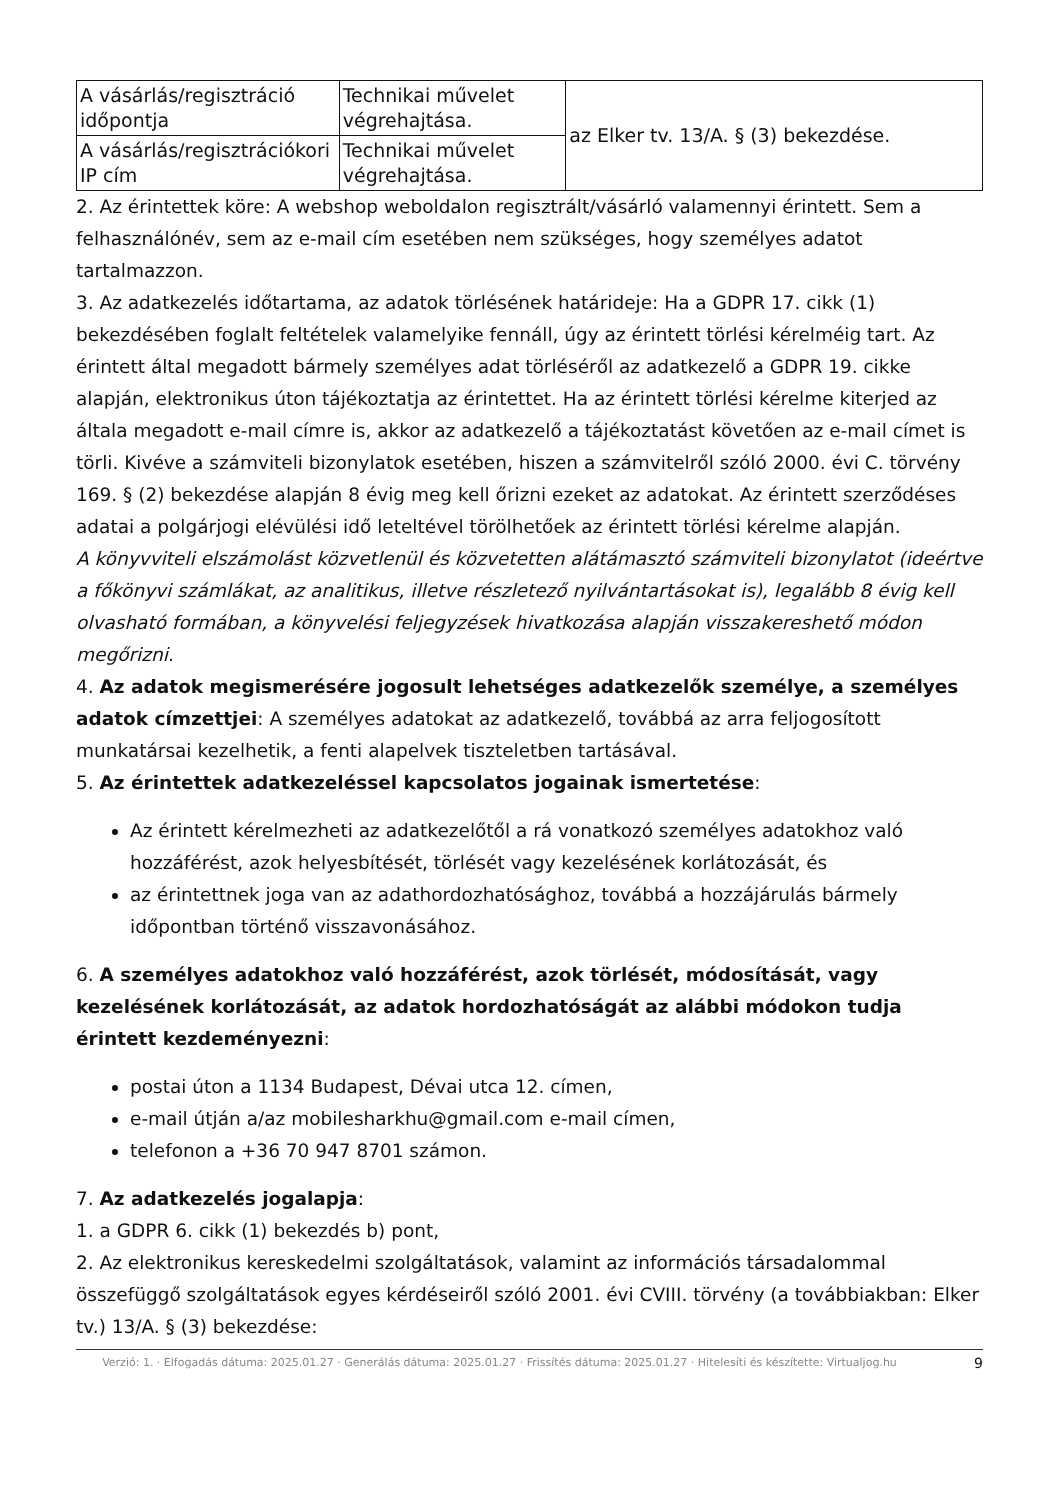| A vásárlás/regisztráció időpontja | Technikai művelet végrehajtása. | az Elker tv. 13/A. § (3) bekezdése. |
| A vásárlás/regisztrációkori IP cím | Technikai művelet végrehajtása. | |
2. Az érintettek köre: A webshop weboldalon regisztrált/vásárló valamennyi érintett. Sem a felhasználónév, sem az e-mail cím esetében nem szükséges, hogy személyes adatot tartalmazzon.
3. Az adatkezelés időtartama, az adatok törlésének határideje: Ha a GDPR 17. cikk (1) bekezdésében foglalt feltételek valamelyike fennáll, úgy az érintett törlési kérelméig tart. Az érintett által megadott bármely személyes adat törléséről az adatkezelő a GDPR 19. cikke alapján, elektronikus úton tájékoztatja az érintettet. Ha az érintett törlési kérelme kiterjed az általa megadott e-mail címre is, akkor az adatkezelő a tájékoztatást követően az e-mail címet is törli. Kivéve a számviteli bizonylatok esetében, hiszen a számvitelről szóló 2000. évi C. törvény 169. § (2) bekezdése alapján 8 évig meg kell őrizni ezeket az adatokat. Az érintett szerződéses adatai a polgárjogi elévülési idő leteltével törölhetőek az érintett törlési kérelme alapján.
A könyvviteli elszámolást közvetlenül és közvetetten alátámasztó számviteli bizonylatot (ideértve a főkönyvi számlákat, az analitikus, illetve részletező nyilvántartásokat is), legalább 8 évig kell olvasható formában, a könyvelési feljegyzések hivatkozása alapján visszakereshető módon megőrizni.
4. Az adatok megismerésére jogosult lehetséges adatkezelők személye, a személyes adatok címzettjei: A személyes adatokat az adatkezelő, továbbá az arra feljogosított munkatársai kezelhetik, a fenti alapelvek tiszteletben tartásával.
5. Az érintettek adatkezeléssel kapcsolatos jogainak ismertetése:
Az érintett kérelmezheti az adatkezelőtől a rá vonatkozó személyes adatokhoz való hozzáférést, azok helyesbítését, törlését vagy kezelésének korlátozását, és
az érintettnek joga van az adathordozhatósághoz, továbbá a hozzájárulás bármely időpontban történő visszavonásához.
6. A személyes adatokhoz való hozzáférést, azok törlését, módosítását, vagy kezelésének korlátozását, az adatok hordozhatóságát az alábbi módokon tudja érintett kezdeményezni:
postai úton a 1134 Budapest, Dévai utca 12. címen,
e-mail útján a/az mobilesharkhu@gmail.com e-mail címen,
telefonon a +36 70 947 8701 számon.
7. Az adatkezelés jogalapja:
1. a GDPR 6. cikk (1) bekezdés b) pont,
2. Az elektronikus kereskedelmi szolgáltatások, valamint az információs társadalommal összefüggő szolgáltatások egyes kérdéseiről szóló 2001. évi CVIII. törvény (a továbbiakban: Elker tv.) 13/A. § (3) bekezdése:
Verzió: 1. · Elfogadás dátuma: 2025.01.27 · Generálás dátuma: 2025.01.27 · Frissítés dátuma: 2025.01.27 · Hitelesíti és készítette: Virtualjog.hu
9